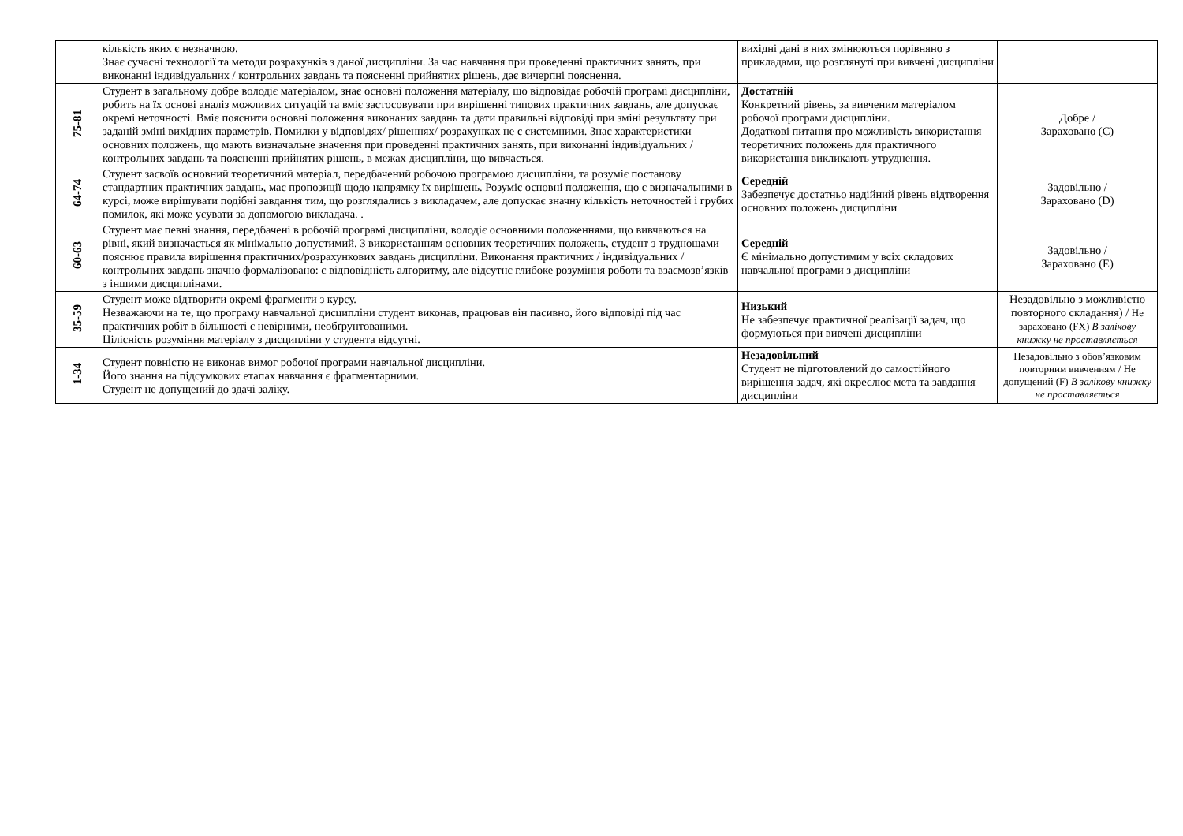| | кількість яких є незначною. Знає сучасні технології та методи розрахунків з даної дисципліни. За час навчання при проведенні практичних занять, при виконанні індивідуальних / контрольних завдань та поясненні прийнятих рішень, дає вичерпні пояснення. | вихідні дані в них змінюються порівняно з прикладами, що розглянуті при вивчені дисципліни | |
| 75-81 | Студент в загальному добре володіє матеріалом, знає основні положення матеріалу, що відповідає робочій програмі дисципліни, робить на їх основі аналіз можливих ситуацій та вміє застосовувати при вирішенні типових практичних завдань, але допускає окремі неточності. Вміє пояснити основні положення виконаних завдань та дати правильні відповіді при зміні результату при заданій зміні вихідних параметрів. Помилки у відповідях/ рішеннях/ розрахунках не є системними. Знає характеристики основних положень, що мають визначальне значення при проведенні практичних занять, при виконанні індивідуальних / контрольних завдань та поясненні прийнятих рішень, в межах дисципліни, що вивчається. | Достатній Конкретний рівень, за вивченим матеріалом робочої програми дисципліни. Додаткові питання про можливість використання теоретичних положень для практичного використання викликають утруднення. | Добре / Зараховано (С) |
| 64-74 | Студент засвоїв основний теоретичний матеріал, передбачений робочою програмою дисципліни, та розуміє постанову стандартних практичних завдань, має пропозиції щодо напрямку їх вирішень. Розуміє основні положення, що є визначальними в курсі, може вирішувати подібні завдання тим, що розглядались з викладачем, але допускає значну кількість неточностей і грубих помилок, які може усувати за допомогою викладача. . | Середній Забезпечує достатньо надійний рівень відтворення основних положень дисципліни | Задовільно / Зараховано (D) |
| 60-63 | Студент має певні знання, передбачені в робочій програмі дисципліни, володіє основними положеннями, що вивчаються на рівні, який визначається як мінімально допустимий. З використанням основних теоретичних положень, студент з труднощами пояснює правила вирішення практичних/розрахункових завдань дисципліни. Виконання практичних / індивідуальних / контрольних завдань значно формалізовано: є відповідність алгоритму, але відсутнє глибоке розуміння роботи та взаємозв’язків з іншими дисциплінами. | Середній Є мінімально допустимим у всіх складових навчальної програми з дисципліни | Задовільно / Зараховано (E) |
| 35-59 | Студент може відтворити окремі фрагменти з курсу. Незважаючи на те, що програму навчальної дисципліни студент виконав, працював він пасивно, його відповіді під час практичних робіт в більшості є невірними, необґрунтованими. Цілісність розуміння матеріалу з дисципліни у студента відсутні. | Низький Не забезпечує практичної реалізації задач, що формуються при вивчені дисципліни | Незадовільно з можливістю повторного складання) / Не зараховано (FX) В залікову книжку не проставляється |
| 1-34 | Студент повністю не виконав вимог робочої програми навчальної дисципліни. Його знання на підсумкових етапах навчання є фрагментарними. Студент не допущений до здачі заліку. | Незадовільний Студент не підготовлений до самостійного вирішення задач, які окреслює мета та завдання дисципліни | Незадовільно з обов’язковим повторним вивченням / Не допущений (F) В залікову книжку не проставляється |